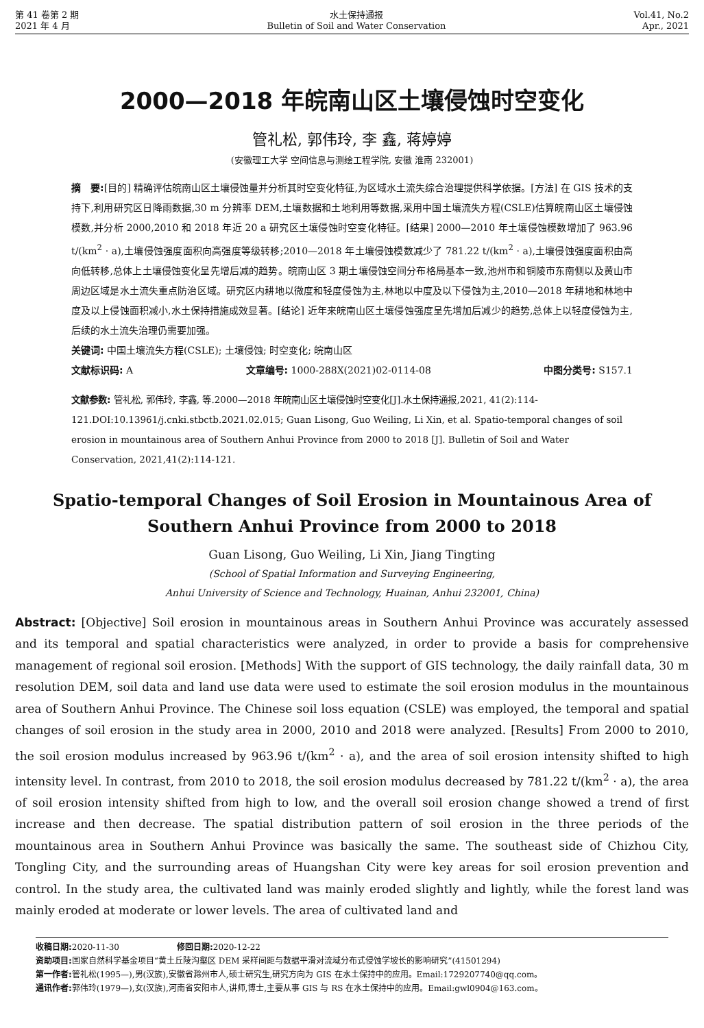第 41 卷第 2 期
2021 年 4 月
水土保持通报
Bulletin of Soil and Water Conservation
Vol.41, No.2
Apr., 2021
2000—2018 年皖南山区土壤侵蚀时空变化
管礼松, 郭伟玲, 李 鑫, 蒋婷婷
(安徽理工大学 空间信息与测绘工程学院, 安徽 淮南 232001)
摘　要:[目的] 精确评估皖南山区土壤侵蚀量并分析其时空变化特征,为区域水土流失综合治理提供科学依据。[方法] 在 GIS 技术的支持下,利用研究区日降雨数据,30 m 分辨率 DEM,土壤数据和土地利用等数据,采用中国土壤流失方程(CSLE)估算皖南山区土壤侵蚀模数,并分析 2000,2010 和 2018 年近 20 a 研究区土壤侵蚀时空变化特征。[结果] 2000—2010 年土壤侵蚀模数增加了 963.96 t/(km<sup>2</sup> · a),土壤侵蚀强度面积向高强度等级转移;2010—2018 年土壤侵蚀模数减少了 781.22 t/(km<sup>2</sup> · a),土壤侵蚀强度面积由高向低转移,总体上土壤侵蚀变化呈先增后减的趋势。皖南山区 3 期土壤侵蚀空间分布格局基本一致,池州市和铜陵市东南侧以及黄山市周边区域是水土流失重点防治区域。研究区内耕地以微度和轻度侵蚀为主,林地以中度及以下侵蚀为主,2010—2018 年耕地和林地中度及以上侵蚀面积减小,水土保持措施成效显著。[结论] 近年来皖南山区土壤侵蚀强度呈先增加后减少的趋势,总体上以轻度侵蚀为主,后续的水土流失治理仍需要加强。
关键词: 中国土壤流失方程(CSLE); 土壤侵蚀; 时空变化; 皖南山区
文献标识码: A 文章编号: 1000-288X(2021)02-0114-08 中图分类号: S157.1
文献参数: 管礼松, 郭伟玲, 李鑫, 等.2000—2018 年皖南山区土壤侵蚀时空变化[J].水土保持通报,2021, 41(2):114-121.DOI:10.13961/j.cnki.stbctb.2021.02.015; Guan Lisong, Guo Weiling, Li Xin, et al. Spatio-temporal changes of soil erosion in mountainous area of Southern Anhui Province from 2000 to 2018 [J]. Bulletin of Soil and Water Conservation, 2021,41(2):114-121.
Spatio-temporal Changes of Soil Erosion in Mountainous Area of
Southern Anhui Province from 2000 to 2018
Guan Lisong, Guo Weiling, Li Xin, Jiang Tingting
(School of Spatial Information and Surveying Engineering,
Anhui University of Science and Technology, Huainan, Anhui 232001, China)
Abstract: [Objective] Soil erosion in mountainous areas in Southern Anhui Province was accurately assessed and its temporal and spatial characteristics were analyzed, in order to provide a basis for comprehensive management of regional soil erosion. [Methods] With the support of GIS technology, the daily rainfall data, 30 m resolution DEM, soil data and land use data were used to estimate the soil erosion modulus in the mountainous area of Southern Anhui Province. The Chinese soil loss equation (CSLE) was employed, the temporal and spatial changes of soil erosion in the study area in 2000, 2010 and 2018 were analyzed. [Results] From 2000 to 2010, the soil erosion modulus increased by 963.96 t/(km<sup>2</sup> · a), and the area of soil erosion intensity shifted to high intensity level. In contrast, from 2010 to 2018, the soil erosion modulus decreased by 781.22 t/(km<sup>2</sup> · a), the area of soil erosion intensity shifted from high to low, and the overall soil erosion change showed a trend of first increase and then decrease. The spatial distribution pattern of soil erosion in the three periods of the mountainous area in Southern Anhui Province was basically the same. The southeast side of Chizhou City, Tongling City, and the surrounding areas of Huangshan City were key areas for soil erosion prevention and control. In the study area, the cultivated land was mainly eroded slightly and lightly, while the forest land was mainly eroded at moderate or lower levels. The area of cultivated land and
收稿日期: 2020-11-30　　　　　　　修回日期: 2020-12-22
资助项目: 国家自然科学基金项目“黄土丘陵沟壑区 DEM 采样间距与数据平滑对流域分布式侵蚀学坡长的影响研究”(41501294)
第一作者: 管礼松(1995—),男(汉族),安徽省滁州市人,硕士研究生,研究方向为 GIS 在水土保持中的应用。Email:1729207740@qq.com。
通讯作者: 郭伟玲(1979—),女(汉族),河南省安阳市人,讲师,博士,主要从事 GIS 与 RS 在水土保持中的应用。Email:gwl0904@163.com。